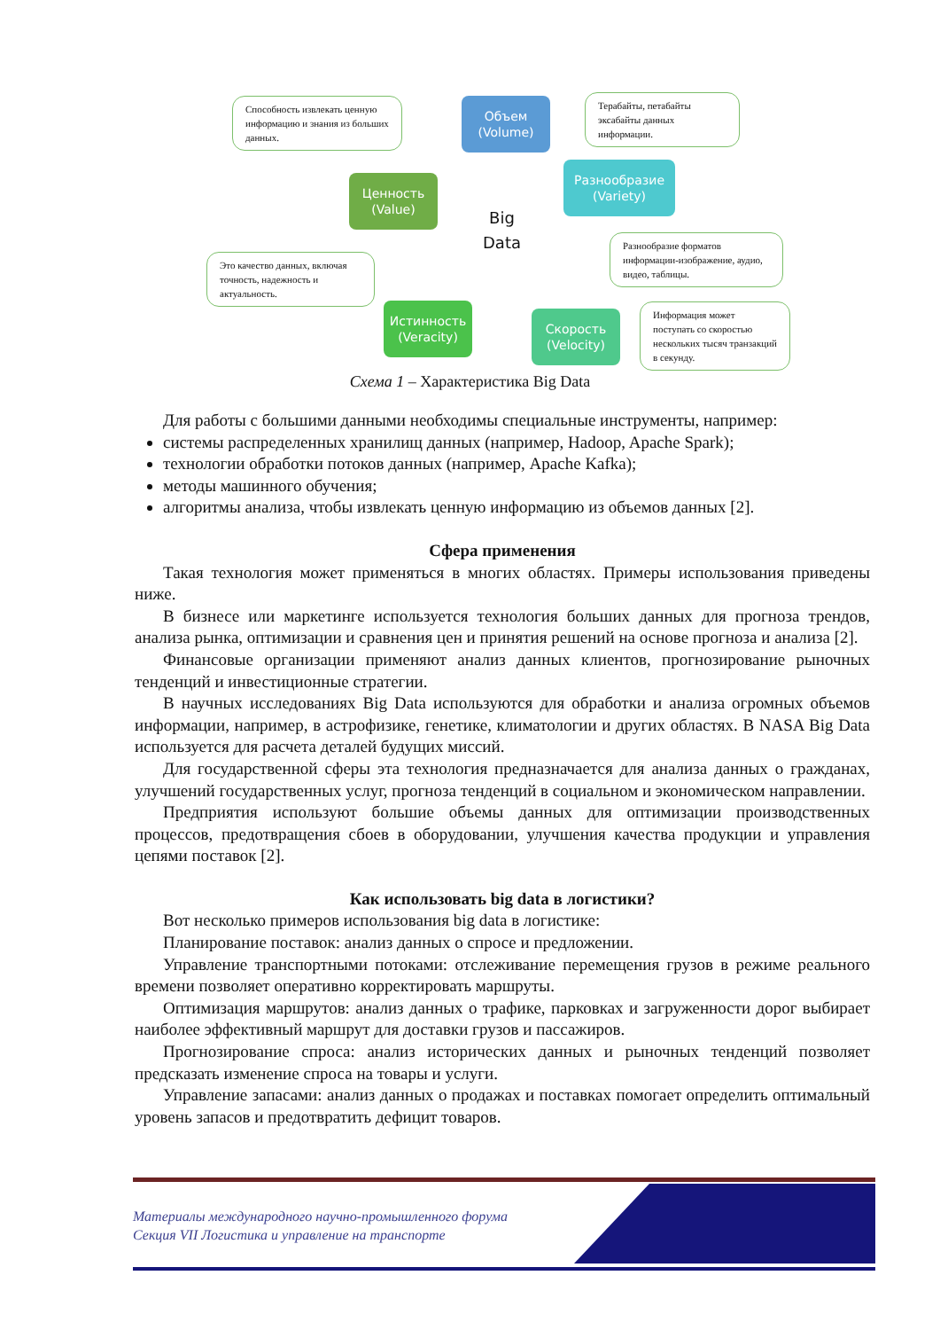Способность извлекать ценную информацию и знания из больших данных.
Объем
(Volume)
Терабайты, петабайты эксабайты данных информации.
Ценность
(Value)
Разнообразие
(Variety)
Big
Data
Разнообразие форматов информации-изображение, аудио, видео, таблицы.
Это качество данных, включая точность, надежность и актуальность.
Истинность
(Veracity)
Скорость
(Velocity)
Информация может поступать со скоростью нескольких тысяч транзакций в секунду.
Схема 1 – Характеристика Big Data
Для работы с большими данными необходимы специальные инструменты, например:
системы распределенных хранилищ данных (например, Hadoop, Apache Spark);
технологии обработки потоков данных (например, Apache Kafka);
методы машинного обучения;
алгоритмы анализа, чтобы извлекать ценную информацию из объемов данных [2].
Сфера применения
Такая технология может применяться в многих областях. Примеры использования приведены ниже.
В бизнесе или маркетинге используется технология больших данных для прогноза трендов, анализа рынка, оптимизации и сравнения цен и принятия решений на основе прогноза и анализа [2].
Финансовые организации применяют анализ данных клиентов, прогнозирование рыночных тенденций и инвестиционные стратегии.
В научных исследованиях Big Data используются для обработки и анализа огромных объемов информации, например, в астрофизике, генетике, климатологии и других областях. В NASA Big Data используется для расчета деталей будущих миссий.
Для государственной сферы эта технология предназначается для анализа данных о гражданах, улучшений государственных услуг, прогноза тенденций в социальном и экономическом направлении.
Предприятия используют большие объемы данных для оптимизации производственных процессов, предотвращения сбоев в оборудовании, улучшения качества продукции и управления цепями поставок [2].
Как использовать big data в логистики?
Вот несколько примеров использования big data в логистике:
Планирование поставок: анализ данных о спросе и предложении.
Управление транспортными потоками: отслеживание перемещения грузов в режиме реального времени позволяет оперативно корректировать маршруты.
Оптимизация маршрутов: анализ данных о трафике, парковках и загруженности дорог выбирает наиболее эффективный маршрут для доставки грузов и пассажиров.
Прогнозирование спроса: анализ исторических данных и рыночных тенденций позволяет предсказать изменение спроса на товары и услуги.
Управление запасами: анализ данных о продажах и поставках помогает определить оптимальный уровень запасов и предотвратить дефицит товаров.
Материалы международного научно-промышленного форума
Секция VII Логистика и управление на транспорте